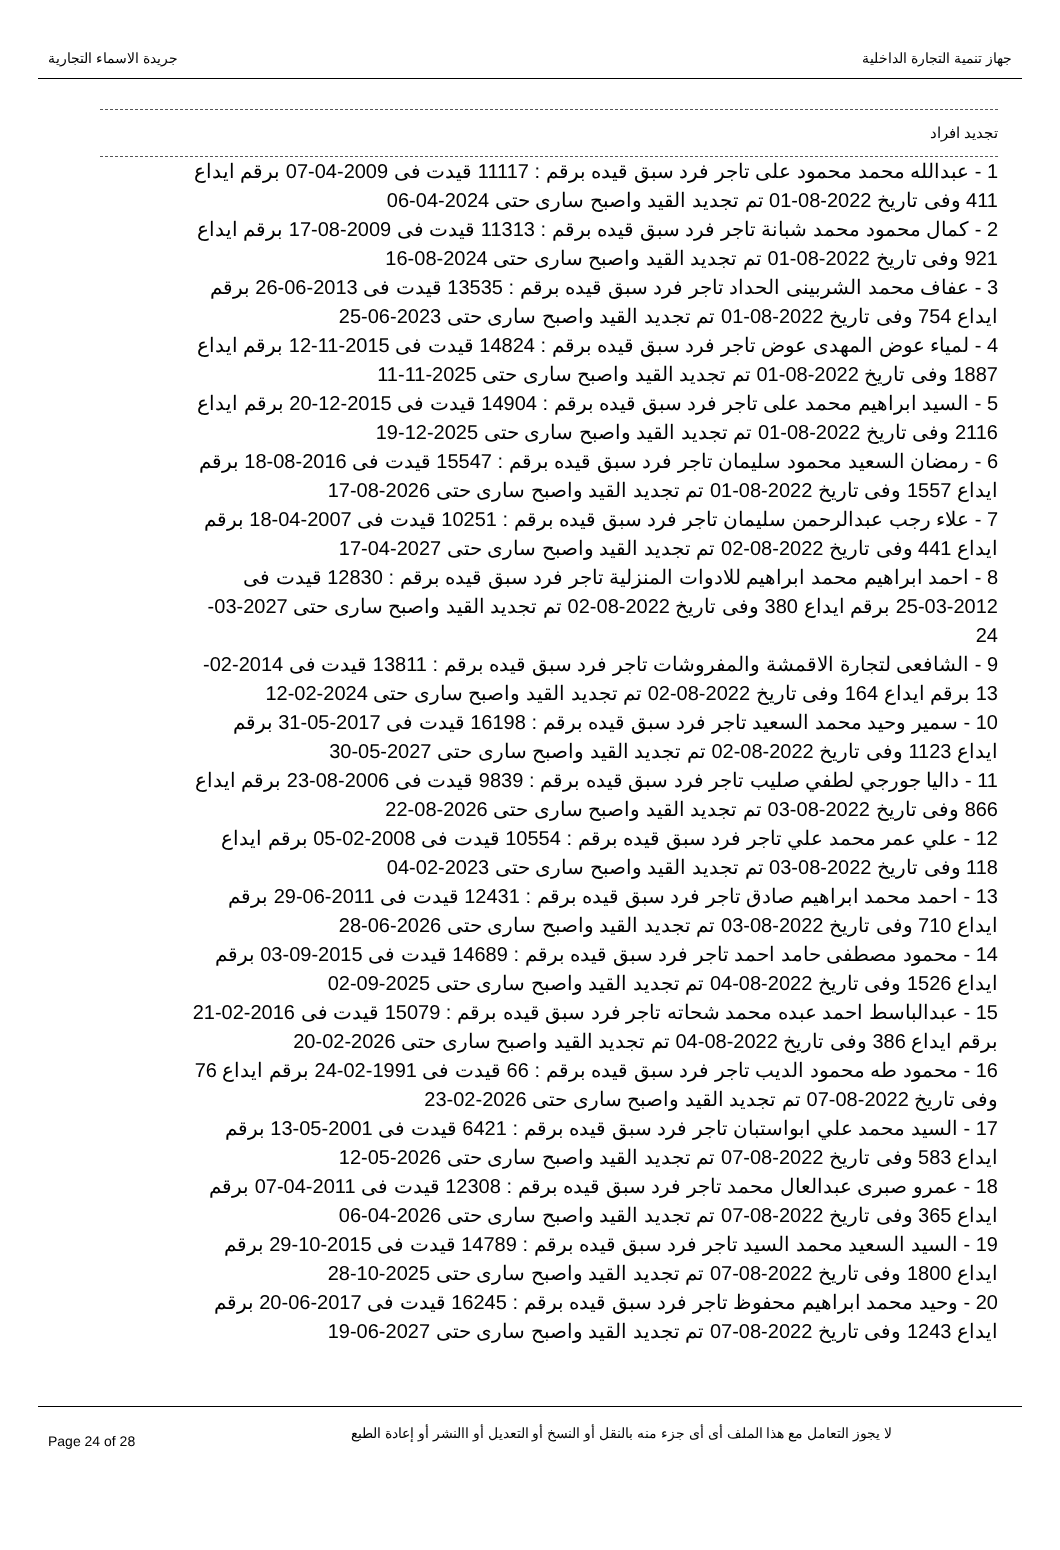جهاز تنمية التجارة الداخلية جريدة الاسماء التجارية
تجديد افراد
1 - عبدالله محمد محمود على تاجر فرد سبق قيده برقم : 11117 قيدت فى 2009-04-07 برقم ايداع 411 وفى تاريخ 2022-08-01 تم تجديد القيد واصبح سارى حتى 2024-04-06
2 - كمال محمود محمد شبانة تاجر فرد سبق قيده برقم : 11313 قيدت فى 2009-08-17 برقم ايداع 921 وفى تاريخ 2022-08-01 تم تجديد القيد واصبح سارى حتى 2024-08-16
3 - عفاف محمد الشربينى الحداد تاجر فرد سبق قيده برقم : 13535 قيدت فى 2013-06-26 برقم ايداع 754 وفى تاريخ 2022-08-01 تم تجديد القيد واصبح سارى حتى 2023-06-25
4 - لمياء عوض المهدى عوض تاجر فرد سبق قيده برقم : 14824 قيدت فى 2015-11-12 برقم ايداع 1887 وفى تاريخ 2022-08-01 تم تجديد القيد واصبح سارى حتى 2025-11-11
5 - السيد ابراهيم محمد على تاجر فرد سبق قيده برقم : 14904 قيدت فى 2015-12-20 برقم ايداع 2116 وفى تاريخ 2022-08-01 تم تجديد القيد واصبح سارى حتى 2025-12-19
6 - رمضان السعيد محمود سليمان تاجر فرد سبق قيده برقم : 15547 قيدت فى 2016-08-18 برقم ايداع 1557 وفى تاريخ 2022-08-01 تم تجديد القيد واصبح سارى حتى 2026-08-17
7 - علاء رجب عبدالرحمن سليمان تاجر فرد سبق قيده برقم : 10251 قيدت فى 2007-04-18 برقم ايداع 441 وفى تاريخ 2022-08-02 تم تجديد القيد واصبح سارى حتى 2027-04-17
8 - احمد ابراهيم محمد ابراهيم للادوات المنزلية تاجر فرد سبق قيده برقم : 12830 قيدت فى 2012-03-25 برقم ايداع 380 وفى تاريخ 2022-08-02 تم تجديد القيد واصبح سارى حتى 2027-03-24
9 - الشافعى لتجارة الاقمشة والمفروشات تاجر فرد سبق قيده برقم : 13811 قيدت فى 2014-02-13 برقم ايداع 164 وفى تاريخ 2022-08-02 تم تجديد القيد واصبح سارى حتى 2024-02-12
10 - سمير وحيد محمد السعيد تاجر فرد سبق قيده برقم : 16198 قيدت فى 2017-05-31 برقم ايداع 1123 وفى تاريخ 2022-08-02 تم تجديد القيد واصبح سارى حتى 2027-05-30
11 - داليا جورجي لطفي صليب تاجر فرد سبق قيده برقم : 9839 قيدت فى 2006-08-23 برقم ايداع 866 وفى تاريخ 2022-08-03 تم تجديد القيد واصبح سارى حتى 2026-08-22
12 - علي عمر محمد علي تاجر فرد سبق قيده برقم : 10554 قيدت فى 2008-02-05 برقم ايداع 118 وفى تاريخ 2022-08-03 تم تجديد القيد واصبح سارى حتى 2023-02-04
13 - احمد محمد ابراهيم صادق تاجر فرد سبق قيده برقم : 12431 قيدت فى 2011-06-29 برقم ايداع 710 وفى تاريخ 2022-08-03 تم تجديد القيد واصبح سارى حتى 2026-06-28
14 - محمود مصطفى حامد احمد تاجر فرد سبق قيده برقم : 14689 قيدت فى 2015-09-03 برقم ايداع 1526 وفى تاريخ 2022-08-04 تم تجديد القيد واصبح سارى حتى 2025-09-02
15 - عبدالباسط احمد عبده محمد شحاته تاجر فرد سبق قيده برقم : 15079 قيدت فى 2016-02-21 برقم ايداع 386 وفى تاريخ 2022-08-04 تم تجديد القيد واصبح سارى حتى 2026-02-20
16 - محمود طه محمود الديب تاجر فرد سبق قيده برقم : 66 قيدت فى 1991-02-24 برقم ايداع 76 وفى تاريخ 2022-08-07 تم تجديد القيد واصبح سارى حتى 2026-02-23
17 - السيد محمد علي ابواستبان تاجر فرد سبق قيده برقم : 6421 قيدت فى 2001-05-13 برقم ايداع 583 وفى تاريخ 2022-08-07 تم تجديد القيد واصبح سارى حتى 2026-05-12
18 - عمرو صبرى عبدالعال محمد تاجر فرد سبق قيده برقم : 12308 قيدت فى 2011-04-07 برقم ايداع 365 وفى تاريخ 2022-08-07 تم تجديد القيد واصبح سارى حتى 2026-04-06
19 - السيد السعيد محمد السيد تاجر فرد سبق قيده برقم : 14789 قيدت فى 2015-10-29 برقم ايداع 1800 وفى تاريخ 2022-08-07 تم تجديد القيد واصبح سارى حتى 2025-10-28
20 - وحيد محمد ابراهيم محفوظ تاجر فرد سبق قيده برقم : 16245 قيدت فى 2017-06-20 برقم ايداع 1243 وفى تاريخ 2022-08-07 تم تجديد القيد واصبح سارى حتى 2027-06-19
Page 24 of 28 لا يجوز التعامل مع هذا الملف أى أى جزء منه بالنقل أو النسخ أو التعديل أو االنشر أو إعادة الطبع